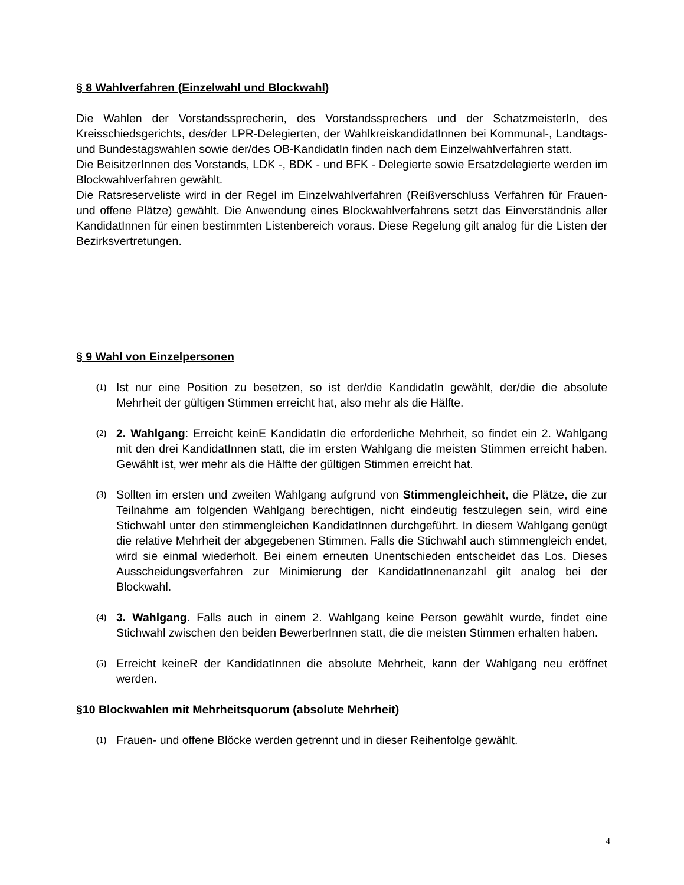§ 8 Wahlverfahren (Einzelwahl und Blockwahl)
Die Wahlen der Vorstandssprecherin, des Vorstandssprechers und der SchatzmeisterIn, des Kreisschiedsgerichts, des/der LPR-Delegierten, der WahlkreiskandidatInnen bei Kommunal-, Landtags- und Bundestagswahlen sowie der/des OB-KandidatIn finden nach dem Einzelwahlverfahren statt.
Die BeisitzerInnen des Vorstands, LDK -, BDK - und BFK - Delegierte sowie Ersatzdelegierte werden im Blockwahlverfahren gewählt.
Die Ratsreserveliste wird in der Regel im Einzelwahlverfahren (Reißverschluss Verfahren für Frauen- und offene Plätze) gewählt. Die Anwendung eines Blockwahlverfahrens setzt das Einverständnis aller KandidatInnen für einen bestimmten Listenbereich voraus. Diese Regelung gilt analog für die Listen der Bezirksvertretungen.
§ 9 Wahl von Einzelpersonen
(1)
Ist nur eine Position zu besetzen, so ist der/die KandidatIn gewählt, der/die die absolute Mehrheit der gültigen Stimmen erreicht hat, also mehr als die Hälfte.
(2)
2. Wahlgang: Erreicht keinE KandidatIn die erforderliche Mehrheit, so findet ein 2. Wahlgang mit den drei KandidatInnen statt, die im ersten Wahlgang die meisten Stimmen erreicht haben. Gewählt ist, wer mehr als die Hälfte der gültigen Stimmen erreicht hat.
(3)
Sollten im ersten und zweiten Wahlgang aufgrund von Stimmengleichheit, die Plätze, die zur Teilnahme am folgenden Wahlgang berechtigen, nicht eindeutig festzulegen sein, wird eine Stichwahl unter den stimmengleichen KandidatInnen durchgeführt. In diesem Wahlgang genügt die relative Mehrheit der abgegebenen Stimmen. Falls die Stichwahl auch stimmengleich endet, wird sie einmal wiederholt. Bei einem erneuten Unentschieden entscheidet das Los. Dieses Ausscheidungsverfahren zur Minimierung der KandidatInnenanzahl gilt analog bei der Blockwahl.
(4)
3. Wahlgang. Falls auch in einem 2. Wahlgang keine Person gewählt wurde, findet eine Stichwahl zwischen den beiden BewerberInnen statt, die die meisten Stimmen erhalten haben.
(5)
Erreicht keineR der KandidatInnen die absolute Mehrheit, kann der Wahlgang neu eröffnet werden.
§10 Blockwahlen mit Mehrheitsquorum (absolute Mehrheit)
(1)
Frauen- und offene Blöcke werden getrennt und in dieser Reihenfolge gewählt.
4